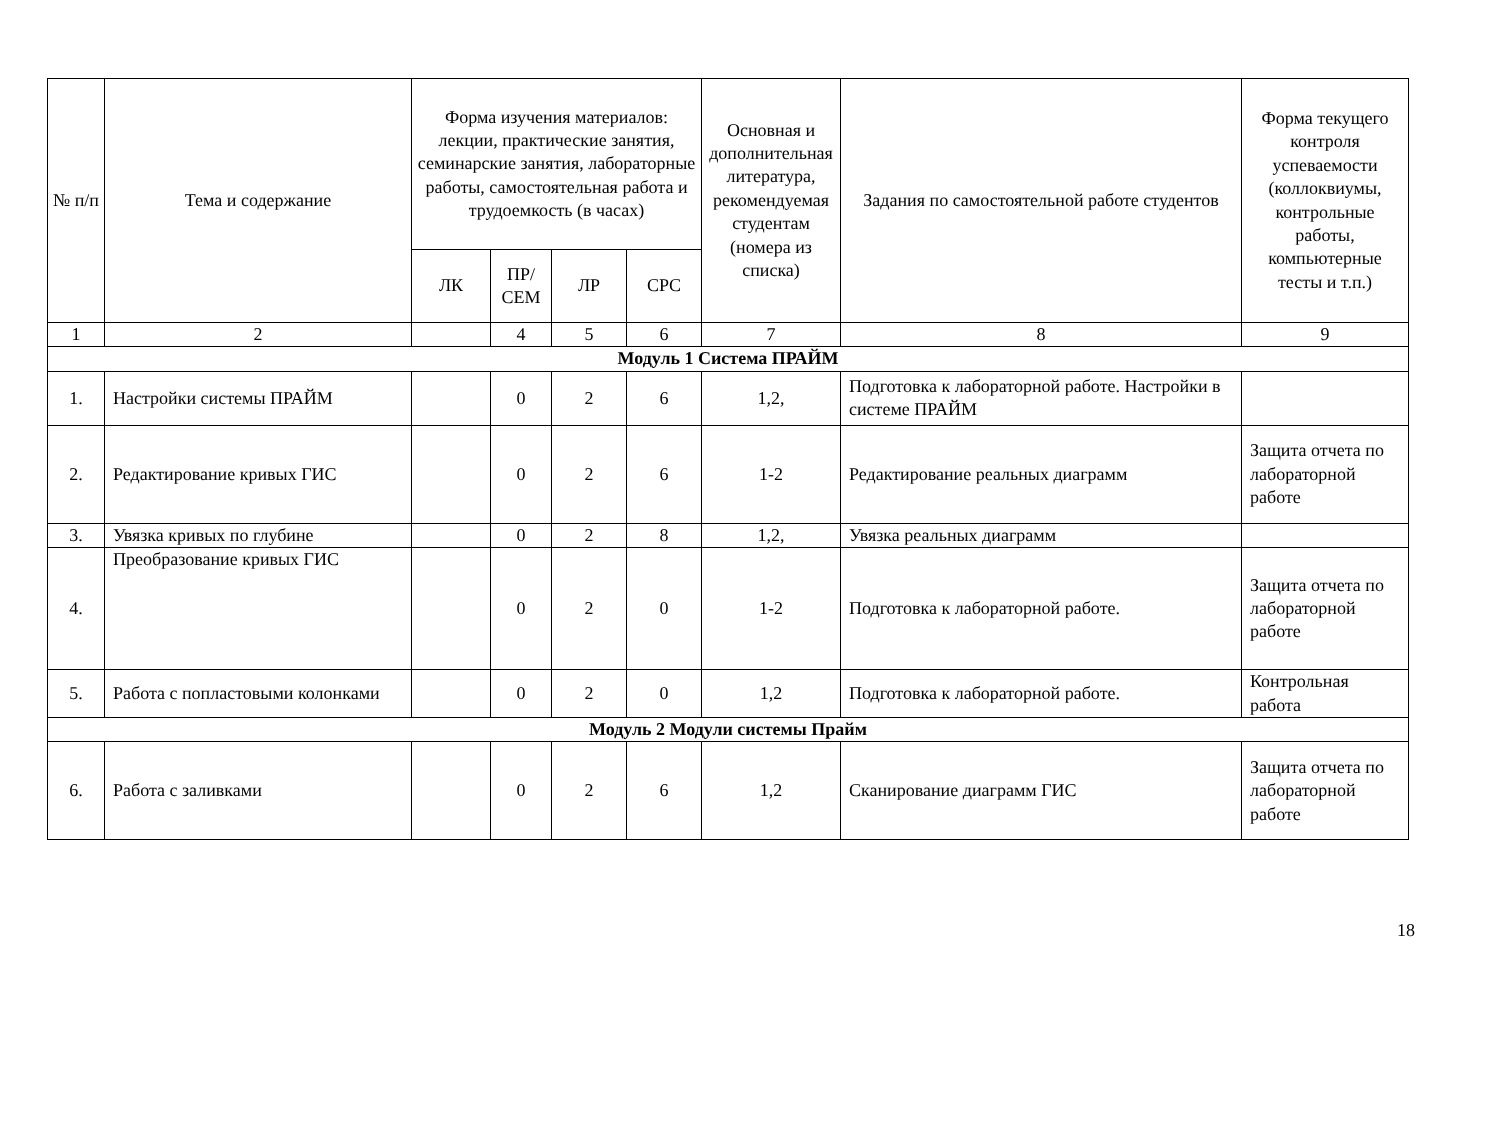| № п/п | Тема и содержание | Форма изучения материалов: лекции, практические занятия, семинарские занятия, лабораторные работы, самостоятельная работа и трудоемкость (в часах) | | | | Основная и дополнительная литература, рекомендуемая студентам (номера из списка) | Задания по самостоятельной работе студентов | Форма текущего контроля успеваемости (коллоквиумы, контрольные работы, компьютерные тесты и т.п.) |
| --- | --- | --- | --- | --- | --- | --- | --- | --- |
| | | ЛК | ПР/ СЕМ | ЛР | СРС | | | |
| 1 | 2 | | 4 | 5 | 6 | 7 | 8 | 9 |
| Модуль 1 Система ПРАЙМ | | | | | | | | |
| 1. | Настройки системы ПРАЙМ | | 0 | 2 | 6 | 1,2, | Подготовка к лабораторной работе. Настройки в системе ПРАЙМ | |
| 2. | Редактирование кривых ГИС | | 0 | 2 | 6 | 1-2 | Редактирование реальных диаграмм | Защита отчета по лабораторной работе |
| 3. | Увязка кривых по глубине | | 0 | 2 | 8 | 1,2, | Увязка реальных диаграмм | |
| 4. | Преобразование кривых ГИС | | 0 | 2 | 0 | 1-2 | Подготовка к лабораторной работе. | Защита отчета по лабораторной работе |
| 5. | Работа с пoпластовыми колонками | | 0 | 2 | 0 | 1,2 | Подготовка к лабораторной работе. | Контрольная работа |
| Модуль 2 Модули системы Прайм | | | | | | | | |
| 6. | Работа с заливками | | 0 | 2 | 6 | 1,2 | Сканирование диаграмм ГИС | Защита отчета по лабораторной работе |
18